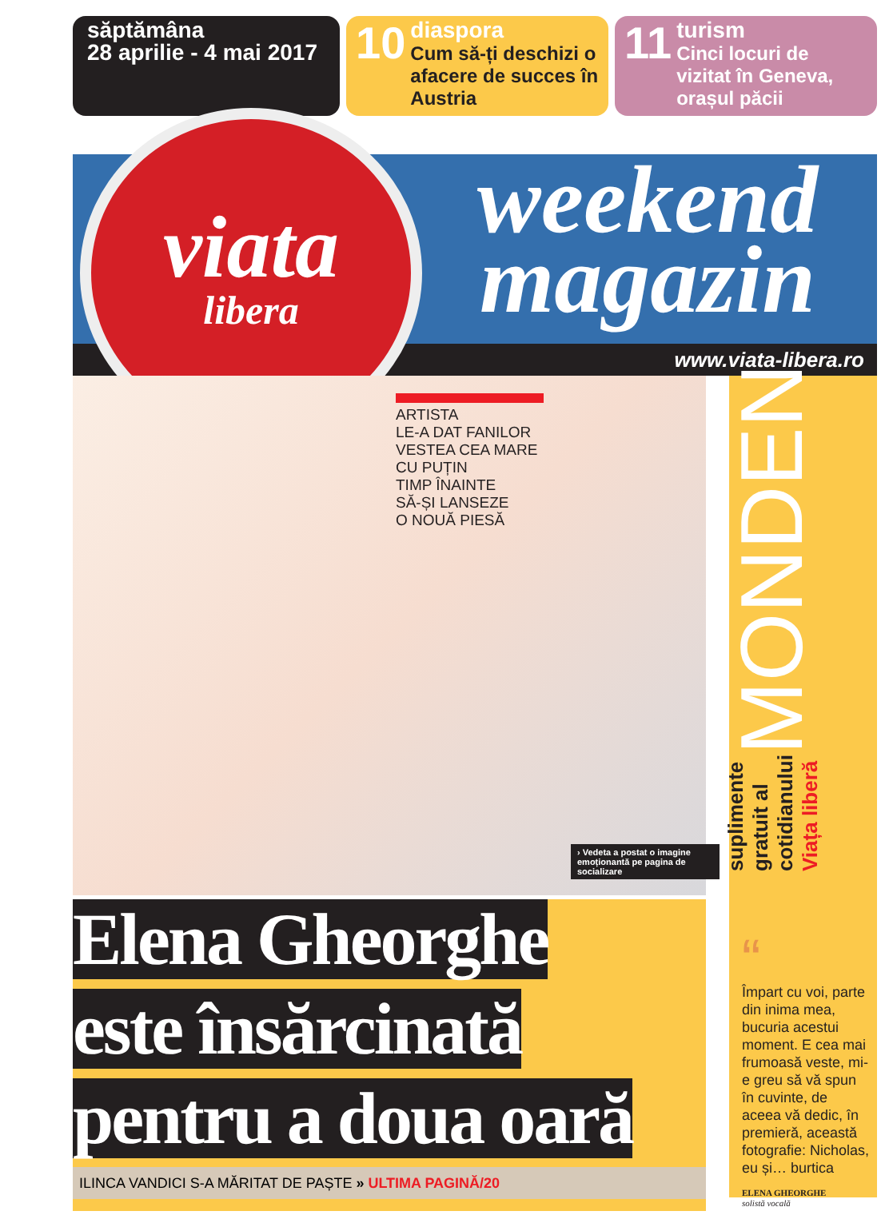săptămâna
28 aprilie - 4 mai 2017
10 diaspora
Cum să-ți deschizi o afacere de succes în Austria
11 turism
Cinci locuri de vizitat în Geneva, orașul păcii
weekend
magazin
www.viata-libera.ro
viata
libera
ARTISTA
LE-A DAT FANILOR
VESTEA CEA MARE
CU PUȚIN
TIMP ÎNAINTE
SĂ-ȘI LANSEZE
O NOUĂ PIESĂ
› Vedeta a postat o imagine emoționantă pe pagina de socializare
suplimente gratuit al cotidianului Viața liberă MONDEN
“
Împart cu voi, parte din inima mea, bucuria acestui moment. E cea mai frumoasă veste, mi-e greu să vă spun în cuvinte, de aceea vă dedic, în premieră, această fotografie: Nicholas, eu și… burtica
ELENA GHEORGHE
solistă vocală
Elena Gheorghe
este însărcinată
pentru a doua oară
ILINCA VANDICI S-A MĂRITAT DE PAȘTE » ULTIMA PAGINĂ/20